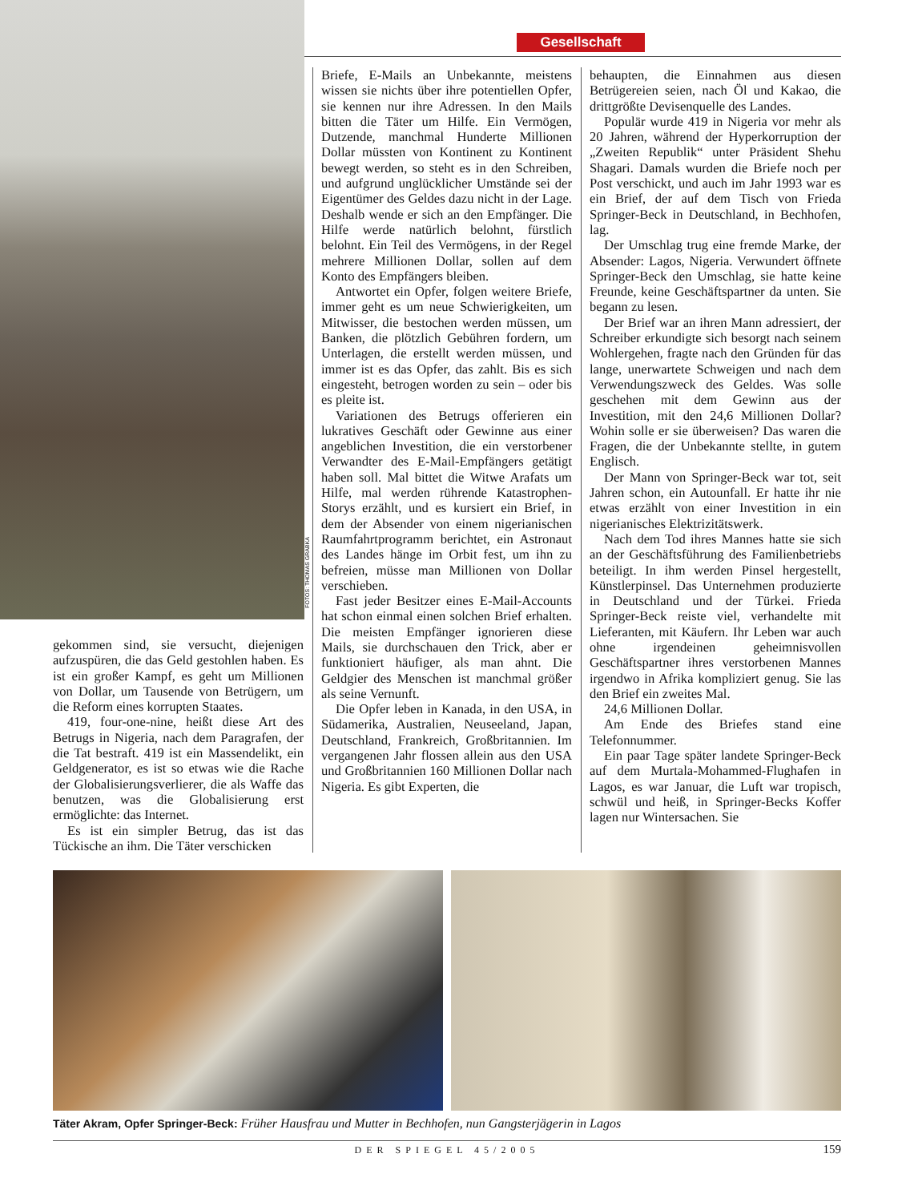FOTOS: THOMAS GRABKA
Gesellschaft
gekommen sind, sie versucht, diejenigen aufzuspüren, die das Geld gestohlen haben. Es ist ein großer Kampf, es geht um Millionen von Dollar, um Tausende von Betrügern, um die Reform eines korrupten Staates.
419, four-one-nine, heißt diese Art des Betrugs in Nigeria, nach dem Paragrafen, der die Tat bestraft. 419 ist ein Massendelikt, ein Geldgenerator, es ist so etwas wie die Rache der Globalisierungsverlierer, die als Waffe das benutzen, was die Globalisierung erst ermöglichte: das Internet.
Es ist ein simpler Betrug, das ist das Tückische an ihm. Die Täter verschicken
Briefe, E-Mails an Unbekannte, meistens wissen sie nichts über ihre potentiellen Opfer, sie kennen nur ihre Adressen. In den Mails bitten die Täter um Hilfe. Ein Vermögen, Dutzende, manchmal Hunderte Millionen Dollar müssten von Kontinent zu Kontinent bewegt werden, so steht es in den Schreiben, und aufgrund unglücklicher Umstände sei der Eigentümer des Geldes dazu nicht in der Lage. Deshalb wende er sich an den Empfänger. Die Hilfe werde natürlich belohnt, fürstlich belohnt. Ein Teil des Vermögens, in der Regel mehrere Millionen Dollar, sollen auf dem Konto des Empfängers bleiben.
Antwortet ein Opfer, folgen weitere Briefe, immer geht es um neue Schwierigkeiten, um Mitwisser, die bestochen werden müssen, um Banken, die plötzlich Gebühren fordern, um Unterlagen, die erstellt werden müssen, und immer ist es das Opfer, das zahlt. Bis es sich eingesteht, betrogen worden zu sein – oder bis es pleite ist.
Variationen des Betrugs offerieren ein lukratives Geschäft oder Gewinne aus einer angeblichen Investition, die ein verstorbener Verwandter des E-Mail-Empfängers getätigt haben soll. Mal bittet die Witwe Arafats um Hilfe, mal werden rührende Katastrophen-Storys erzählt, und es kursiert ein Brief, in dem der Absender von einem nigerianischen Raumfahrtprogramm berichtet, ein Astronaut des Landes hänge im Orbit fest, um ihn zu befreien, müsse man Millionen von Dollar verschieben.
Fast jeder Besitzer eines E-Mail-Accounts hat schon einmal einen solchen Brief erhalten. Die meisten Empfänger ignorieren diese Mails, sie durchschauen den Trick, aber er funktioniert häufiger, als man ahnt. Die Geldgier des Menschen ist manchmal größer als seine Vernunft.
Die Opfer leben in Kanada, in den USA, in Südamerika, Australien, Neuseeland, Japan, Deutschland, Frankreich, Großbritannien. Im vergangenen Jahr flossen allein aus den USA und Großbritannien 160 Millionen Dollar nach Nigeria. Es gibt Experten, die
behaupten, die Einnahmen aus diesen Betrügereien seien, nach Öl und Kakao, die drittgrößte Devisenquelle des Landes.
Populär wurde 419 in Nigeria vor mehr als 20 Jahren, während der Hyperkorruption der „Zweiten Republik“ unter Präsident Shehu Shagari. Damals wurden die Briefe noch per Post verschickt, und auch im Jahr 1993 war es ein Brief, der auf dem Tisch von Frieda Springer-Beck in Deutschland, in Bechhofen, lag.
Der Umschlag trug eine fremde Marke, der Absender: Lagos, Nigeria. Verwundert öffnete Springer-Beck den Umschlag, sie hatte keine Freunde, keine Geschäftspartner da unten. Sie begann zu lesen.
Der Brief war an ihren Mann adressiert, der Schreiber erkundigte sich besorgt nach seinem Wohlergehen, fragte nach den Gründen für das lange, unerwartete Schweigen und nach dem Verwendungszweck des Geldes. Was solle geschehen mit dem Gewinn aus der Investition, mit den 24,6 Millionen Dollar? Wohin solle er sie überweisen? Das waren die Fragen, die der Unbekannte stellte, in gutem Englisch.
Der Mann von Springer-Beck war tot, seit Jahren schon, ein Autounfall. Er hatte ihr nie etwas erzählt von einer Investition in ein nigerianisches Elektrizitätswerk.
Nach dem Tod ihres Mannes hatte sie sich an der Geschäftsführung des Familienbetriebs beteiligt. In ihm werden Pinsel hergestellt, Künstlerpinsel. Das Unternehmen produzierte in Deutschland und der Türkei. Frieda Springer-Beck reiste viel, verhandelte mit Lieferanten, mit Käufern. Ihr Leben war auch ohne irgendeinen geheimnisvollen Geschäftspartner ihres verstorbenen Mannes irgendwo in Afrika kompliziert genug. Sie las den Brief ein zweites Mal.
24,6 Millionen Dollar.
Am Ende des Briefes stand eine Telefonnummer.
Ein paar Tage später landete Springer-Beck auf dem Murtala-Mohammed-Flughafen in Lagos, es war Januar, die Luft war tropisch, schwül und heiß, in Springer-Becks Koffer lagen nur Wintersachen. Sie
Täter Akram, Opfer Springer-Beck: Früher Hausfrau und Mutter in Bechhofen, nun Gangsterjägerin in Lagos
DER SPIEGEL 45/2005 159